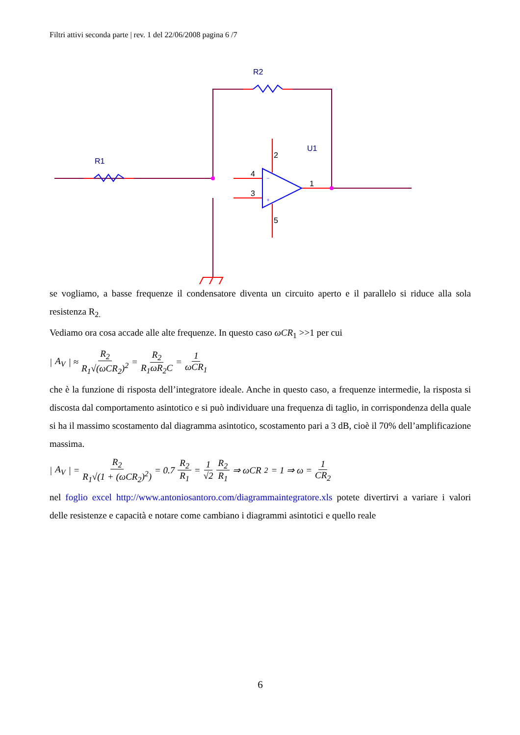Filtri attivi seconda parte | rev. 1 del 22/06/2008 pagina 6 /7
R1
R2
U1
2
4
3
1
5
−
+
se vogliamo, a basse frequenze il condensatore diventa un circuito aperto e il parallelo si riduce alla sola resistenza R<sub>2.</sub>
Vediamo ora cosa accade alle alte frequenze. In questo caso ωCR<sub>1</sub> >>1 per cui
| A<sub>V</sub> | ≈ R<sub>2</sub> R<sub>1</sub>√(ωCR<sub>2</sub>)<sup>2</sup> = R<sub>2</sub> R<sub>1</sub>ωR<sub>2</sub>C = 1 ωCR<sub>1</sub>
che è la funzione di risposta dell’integratore ideale. Anche in questo caso, a frequenze intermedie, la risposta si discosta dal comportamento asintotico e si può individuare una frequenza di taglio, in corrispondenza della quale si ha il massimo scostamento dal diagramma asintotico, scostamento pari a 3 dB, cioè il 70% dell’amplificazione massima.
| A<sub>V</sub> | = R<sub>2</sub> R<sub>1</sub>√(1 + (ωCR<sub>2</sub>)<sup>2</sup>) = 0.7 R<sub>2</sub> R<sub>1</sub> = 1 √2 R<sub>2</sub> R<sub>1</sub> ⇒ ωCR<sub>2</sub> = 1 ⇒ ω = 1 CR<sub>2</sub>
nel foglio excel http://www.antoniosantoro.com/diagrammaintegratore.xls potete divertirvi a variare i valori delle resistenze e capacità e notare come cambiano i diagrammi asintotici e quello reale
6